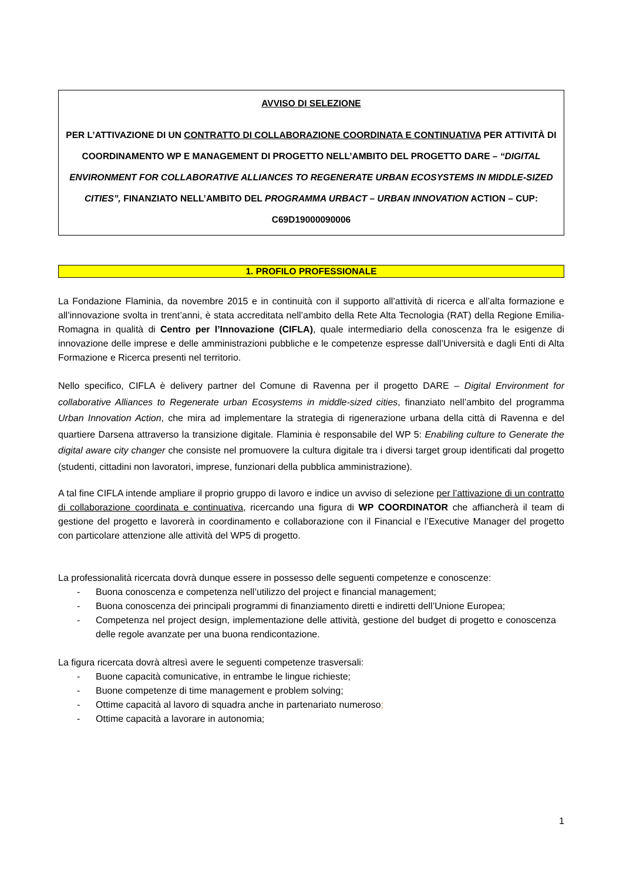AVVISO DI SELEZIONE
PER L’ATTIVAZIONE DI UN CONTRATTO DI COLLABORAZIONE COORDINATA E CONTINUATIVA PER ATTIVITÀ DI COORDINAMENTO WP E MANAGEMENT DI PROGETTO NELL’AMBITO DEL PROGETTO DARE – “DIGITAL ENVIRONMENT FOR COLLABORATIVE ALLIANCES TO REGENERATE URBAN ECOSYSTEMS IN MIDDLE-SIZED CITIES”, FINANZIATO NELL’AMBITO DEL PROGRAMMA URBACT – URBAN INNOVATION ACTION – CUP: C69D19000090006
1. PROFILO PROFESSIONALE
La Fondazione Flaminia, da novembre 2015 e in continuità con il supporto all’attività di ricerca e all’alta formazione e all’innovazione svolta in trent’anni, è stata accreditata nell’ambito della Rete Alta Tecnologia (RAT) della Regione Emilia-Romagna in qualità di Centro per l’Innovazione (CIFLA), quale intermediario della conoscenza fra le esigenze di innovazione delle imprese e delle amministrazioni pubbliche e le competenze espresse dall’Università e dagli Enti di Alta Formazione e Ricerca presenti nel territorio.
Nello specifico, CIFLA è delivery partner del Comune di Ravenna per il progetto DARE – Digital Environment for collaborative Alliances to Regenerate urban Ecosystems in middle-sized cities, finanziato nell’ambito del programma Urban Innovation Action, che mira ad implementare la strategia di rigenerazione urbana della città di Ravenna e del quartiere Darsena attraverso la transizione digitale. Flaminia è responsabile del WP 5: Enabiling culture to Generate the digital aware city changer che consiste nel promuovere la cultura digitale tra i diversi target group identificati dal progetto (studenti, cittadini non lavoratori, imprese, funzionari della pubblica amministrazione).
A tal fine CIFLA intende ampliare il proprio gruppo di lavoro e indice un avviso di selezione per l’attivazione di un contratto di collaborazione coordinata e continuativa, ricercando una figura di WP COORDINATOR che affiancherà il team di gestione del progetto e lavorerà in coordinamento e collaborazione con il Financial e l’Executive Manager del progetto con particolare attenzione alle attività del WP5 di progetto.
La professionalità ricercata dovrà dunque essere in possesso delle seguenti competenze e conoscenze:
- Buona conoscenza e competenza nell’utilizzo del project e financial management;
- Buona conoscenza dei principali programmi di finanziamento diretti e indiretti dell’Unione Europea;
- Competenza nel project design, implementazione delle attività, gestione del budget di progetto e conoscenza delle regole avanzate per una buona rendicontazione.
La figura ricercata dovrà altresì avere le seguenti competenze trasversali:
- Buone capacità comunicative, in entrambe le lingue richieste;
- Buone competenze di time management e problem solving;
- Ottime capacità al lavoro di squadra anche in partenariato numeroso;
- Ottime capacità a lavorare in autonomia;
1